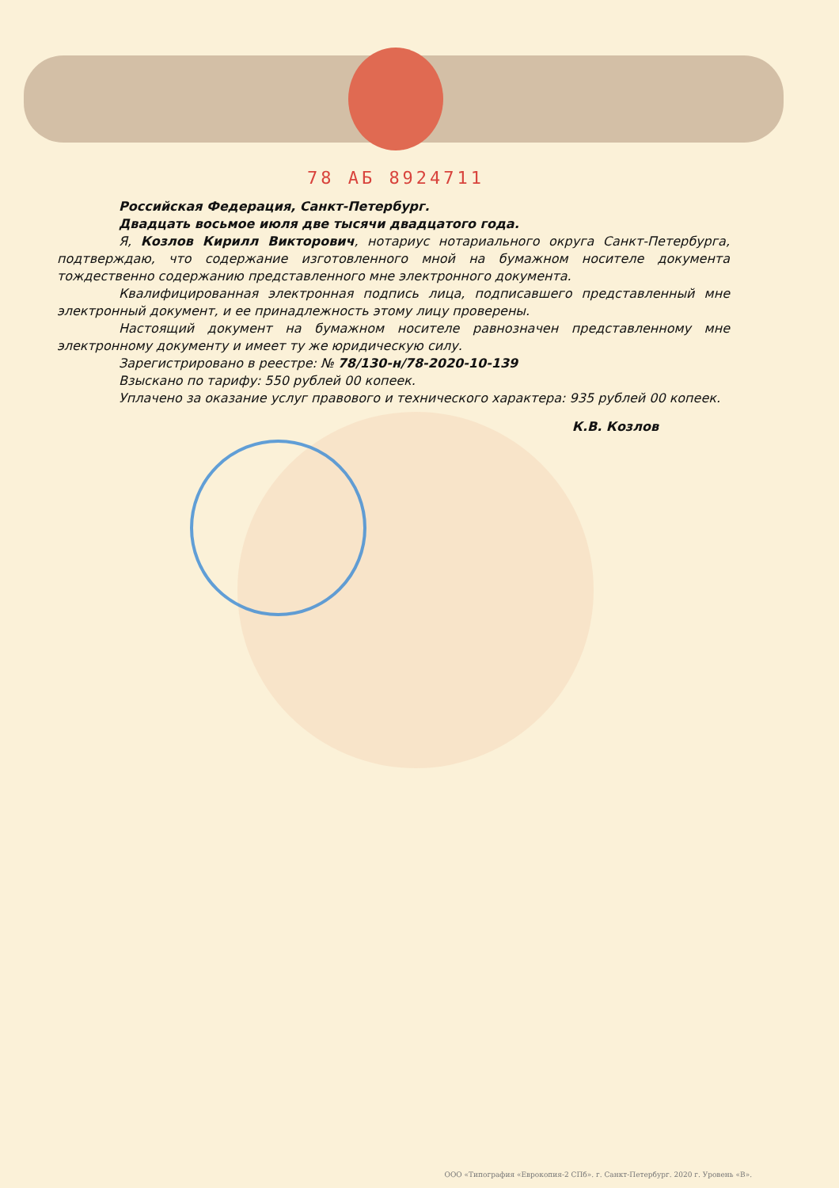78 АБ 8924711
Российская Федерация, Санкт-Петербург.
Двадцать восьмое июля две тысячи двадцатого года.
Я, Козлов Кирилл Викторович, нотариус нотариального округа Санкт-Петербурга, подтверждаю, что содержание изготовленного мной на бумажном носителе документа тождественно содержанию представленного мне электронного документа.
Квалифицированная электронная подпись лица, подписавшего представленный мне электронный документ, и ее принадлежность этому лицу проверены.
Настоящий документ на бумажном носителе равнозначен представленному мне электронному документу и имеет ту же юридическую силу.
Зарегистрировано в реестре: № 78/130-н/78-2020-10-139
Взыскано по тарифу: 550 рублей 00 копеек.
Уплачено за оказание услуг правового и технического характера: 935 рублей 00 копеек.
К.В. Козлов
ООО «Типография «Еврокопия-2 СПб». г. Санкт-Петербург. 2020 г. Уровень «В».